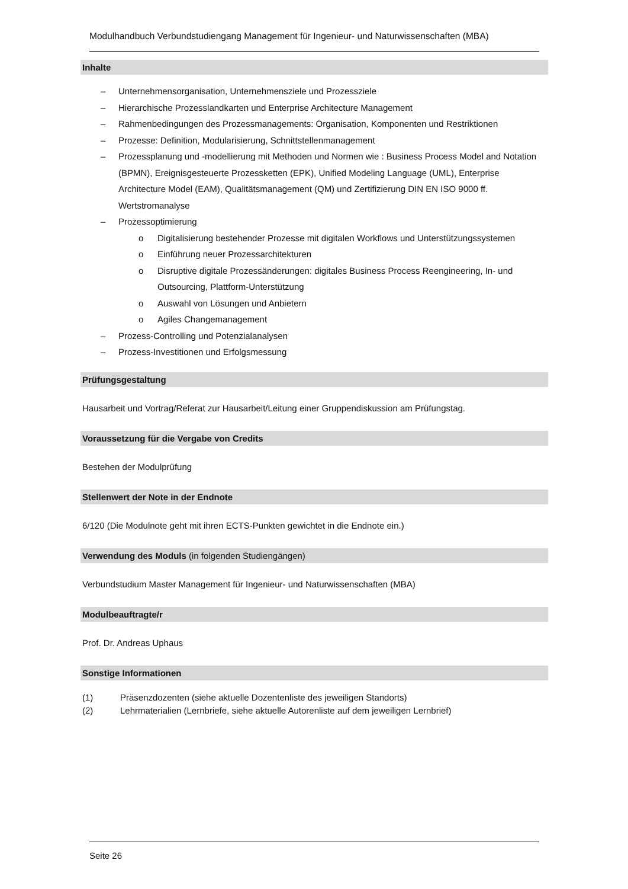Modulhandbuch Verbundstudiengang Management für Ingenieur- und Naturwissenschaften (MBA)
Inhalte
– Unternehmensorganisation, Unternehmensziele und Prozessziele
– Hierarchische Prozesslandkarten und Enterprise Architecture Management
– Rahmenbedingungen des Prozessmanagements: Organisation, Komponenten und Restriktionen
– Prozesse: Definition, Modularisierung, Schnittstellenmanagement
– Prozessplanung und -modellierung mit Methoden und Normen wie : Business Process Model and Notation (BPMN), Ereignisgesteuerte Prozessketten (EPK), Unified Modeling Language (UML), Enterprise Architecture Model (EAM), Qualitätsmanagement (QM) und Zertifizierung DIN EN ISO 9000 ff. Wertstromanalyse
– Prozessoptimierung
o Digitalisierung bestehender Prozesse mit digitalen Workflows und Unterstützungssystemen
o Einführung neuer Prozessarchitekturen
o Disruptive digitale Prozessänderungen: digitales Business Process Reengineering, In- und Outsourcing, Plattform-Unterstützung
o Auswahl von Lösungen und Anbietern
o Agiles Changemanagement
– Prozess-Controlling und Potenzialanalysen
– Prozess-Investitionen und Erfolgsmessung
Prüfungsgestaltung
Hausarbeit und Vortrag/Referat zur Hausarbeit/Leitung einer Gruppendiskussion am Prüfungstag.
Voraussetzung für die Vergabe von Credits
Bestehen der Modulprüfung
Stellenwert der Note in der Endnote
6/120 (Die Modulnote geht mit ihren ECTS-Punkten gewichtet in die Endnote ein.)
Verwendung des Moduls (in folgenden Studiengängen)
Verbundstudium Master Management für Ingenieur- und Naturwissenschaften (MBA)
Modulbeauftragte/r
Prof. Dr. Andreas Uphaus
Sonstige Informationen
(1) Präsenzdozenten (siehe aktuelle Dozentenliste des jeweiligen Standorts)
(2) Lehrmaterialien (Lernbriefe, siehe aktuelle Autorenliste auf dem jeweiligen Lernbrief)
Seite 26